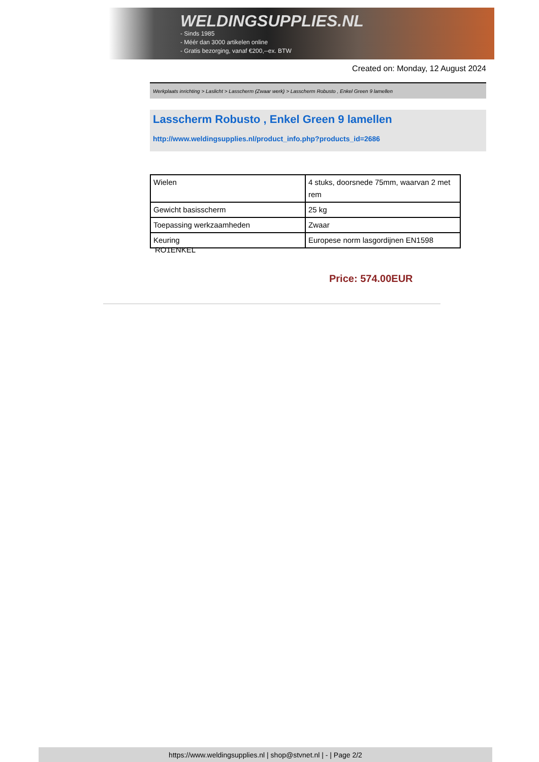WELDINGSUPPLIES.NL
- Sinds 1985
- Méér dan 3000 artikelen online
- Gratis bezorging, vanaf €200,--ex. BTW
Created on: Monday, 12 August 2024
Werkplaats inrichting > Laslicht > Lasscherm (Zwaar werk) > Lasscherm Robusto , Enkel Green 9 lamellen
Lasscherm Robusto , Enkel Green 9 lamellen
http://www.weldingsupplies.nl/product_info.php?products_id=2686
| Wielen | 4 stuks, doorsnede 75mm, waarvan 2 met rem |
| Gewicht basisscherm | 25 kg |
| Toepassing werkzaamheden | Zwaar |
| Keuring | Europese norm lasgordijnen EN1598 |
RO1ENKEL
Price: 574.00EUR
https://www.weldingsupplies.nl | shop@stvnet.nl | - | Page 2/2